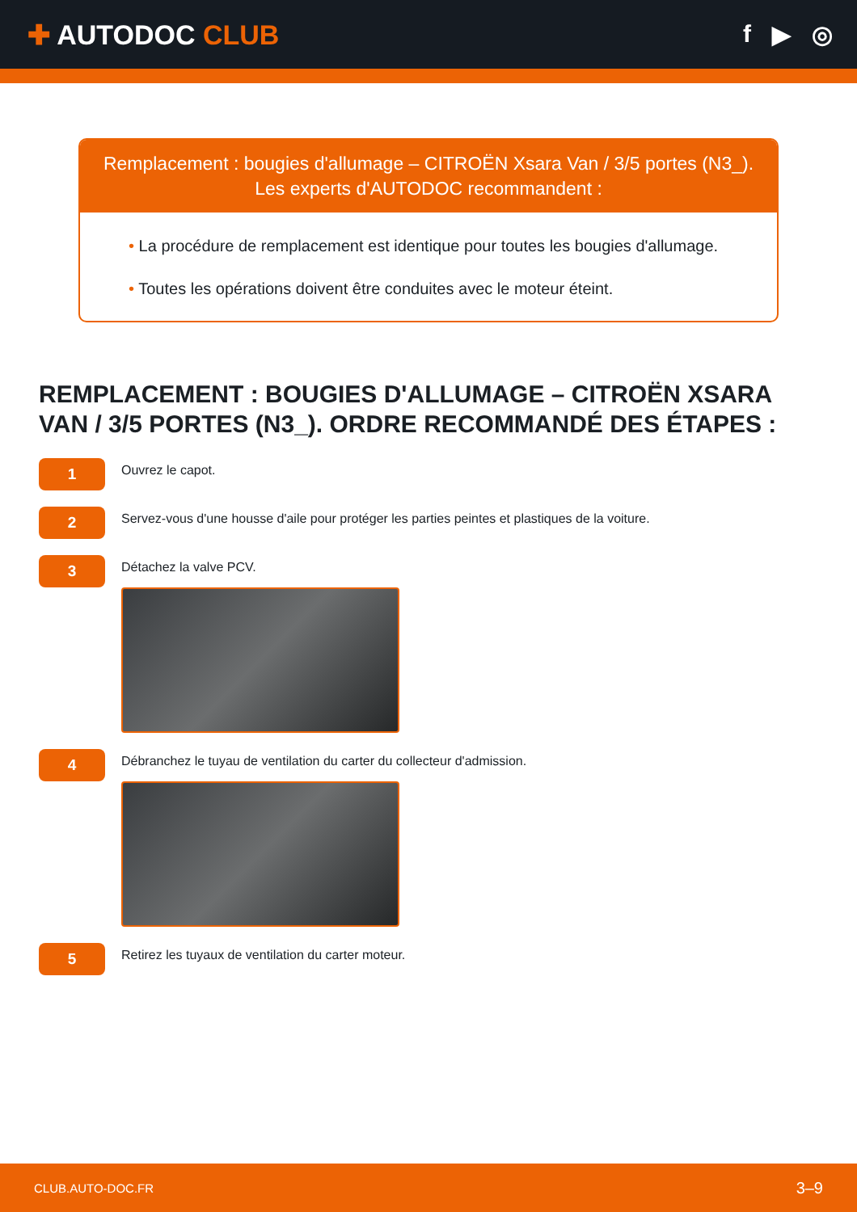✚ AUTODOC CLUB f ▶ ◎
Remplacement : bougies d'allumage – CITROËN Xsara Van / 3/5 portes (N3_).
Les experts d'AUTODOC recommandent :
• La procédure de remplacement est identique pour toutes les bougies d'allumage.
• Toutes les opérations doivent être conduites avec le moteur éteint.
REMPLACEMENT : BOUGIES D'ALLUMAGE – CITROËN XSARA VAN / 3/5 PORTES (N3_). ORDRE RECOMMANDÉ DES ÉTAPES :
1
Ouvrez le capot.
2
Servez-vous d'une housse d'aile pour protéger les parties peintes et plastiques de la voiture.
3
Détachez la valve PCV.
4
Débranchez le tuyau de ventilation du carter du collecteur d'admission.
5
Retirez les tuyaux de ventilation du carter moteur.
CLUB.AUTO-DOC.FR 3–9